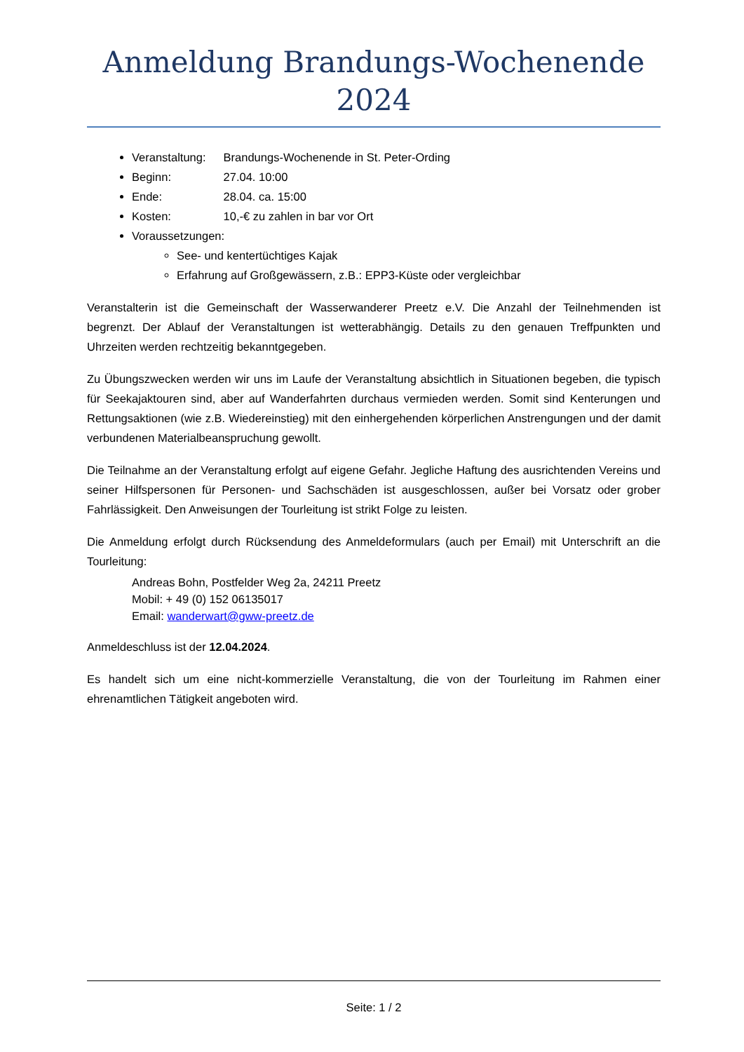Anmeldung Brandungs-Wochenende 2024
Veranstaltung: Brandungs-Wochenende in St. Peter-Ording
Beginn: 27.04. 10:00
Ende: 28.04. ca. 15:00
Kosten: 10,-€ zu zahlen in bar vor Ort
Voraussetzungen:
See- und kentertüchtiges Kajak
Erfahrung auf Großgewässern, z.B.: EPP3-Küste oder vergleichbar
Veranstalterin ist die Gemeinschaft der Wasserwanderer Preetz e.V. Die Anzahl der Teilnehmenden ist begrenzt. Der Ablauf der Veranstaltungen ist wetterabhängig. Details zu den genauen Treffpunkten und Uhrzeiten werden rechtzeitig bekanntgegeben.
Zu Übungszwecken werden wir uns im Laufe der Veranstaltung absichtlich in Situationen begeben, die typisch für Seekajaktouren sind, aber auf Wanderfahrten durchaus vermieden werden. Somit sind Kenterungen und Rettungsaktionen (wie z.B. Wiedereinstieg) mit den einhergehenden körperlichen Anstrengungen und der damit verbundenen Materialbeanspruchung gewollt.
Die Teilnahme an der Veranstaltung erfolgt auf eigene Gefahr. Jegliche Haftung des ausrichtenden Vereins und seiner Hilfspersonen für Personen- und Sachschäden ist ausgeschlossen, außer bei Vorsatz oder grober Fahrlässigkeit. Den Anweisungen der Tourleitung ist strikt Folge zu leisten.
Die Anmeldung erfolgt durch Rücksendung des Anmeldeformulars (auch per Email) mit Unterschrift an die Tourleitung:
Andreas Bohn, Postfelder Weg 2a, 24211 Preetz
Mobil: + 49 (0) 152 06135017
Email: wanderwart@gww-preetz.de
Anmeldeschluss ist der 12.04.2024.
Es handelt sich um eine nicht-kommerzielle Veranstaltung, die von der Tourleitung im Rahmen einer ehrenamtlichen Tätigkeit angeboten wird.
Seite: 1 / 2